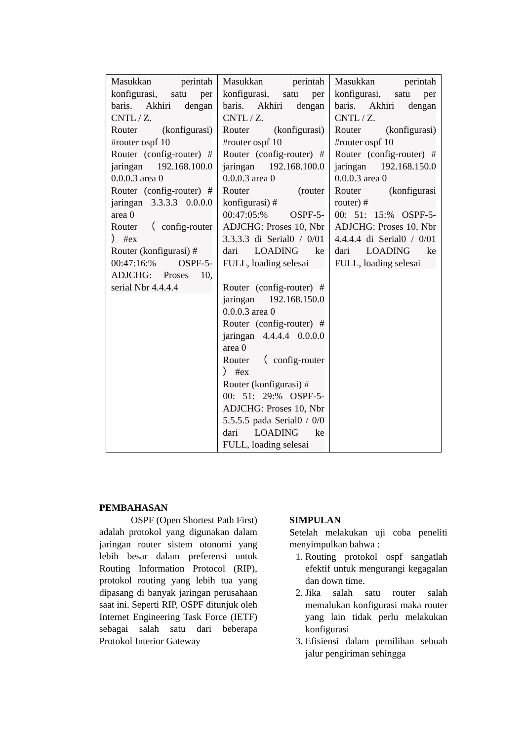| Masukkan perintah konfigurasi, satu per baris. Akhiri dengan CNTL / Z. Router (konfigurasi) #router ospf 10 Router (config-router) # jaringan 192.168.100.0 0.0.0.3 area 0 Router (config-router) # jaringan 3.3.3.3 0.0.0.0 area 0 Router （config-router ） #ex Router (konfigurasi) # 00:47:16:% OSPF-5-ADJCHG: Proses 10, serial Nbr 4.4.4.4 | Masukkan perintah konfigurasi, satu per baris. Akhiri dengan CNTL / Z. Router (konfigurasi) #router ospf 10 Router (config-router) # jaringan 192.168.100.0 0.0.0.3 area 0 Router (router konfigurasi) # 00:47:05:% OSPF-5-ADJCHG: Proses 10, Nbr 3.3.3.3 di Serial0 / 0/01 dari LOADING ke FULL, loading selesai Router (config-router) # jaringan 192.168.150.0 0.0.0.3 area 0 Router (config-router) # jaringan 4.4.4.4 0.0.0.0 area 0 Router （config-router ） #ex Router (konfigurasi) # 00: 51: 29:% OSPF-5-ADJCHG: Proses 10, Nbr 5.5.5.5 pada Serial0 / 0/0 dari LOADING ke FULL, loading selesai | Masukkan perintah konfigurasi, satu per baris. Akhiri dengan CNTL / Z. Router (konfigurasi) #router ospf 10 Router (config-router) # jaringan 192.168.150.0 0.0.0.3 area 0 Router (konfigurasi router) # 00: 51: 15:% OSPF-5-ADJCHG: Proses 10, Nbr 4.4.4.4 di Serial0 / 0/01 dari LOADING ke FULL, loading selesai |
PEMBAHASAN
OSPF (Open Shortest Path First) adalah protokol yang digunakan dalam jaringan router sistem otonomi yang lebih besar dalam preferensi untuk Routing Information Protocol (RIP), protokol routing yang lebih tua yang dipasang di banyak jaringan perusahaan saat ini. Seperti RIP, OSPF ditunjuk oleh Internet Engineering Task Force (IETF) sebagai salah satu dari beberapa Protokol Interior Gateway
SIMPULAN
Setelah melakukan uji coba peneliti menyimpulkan bahwa :
1. Routing protokol ospf sangatlah efektif untuk mengurangi kegagalan dan down time.
2. Jika salah satu router salah memalukan konfigurasi maka router yang lain tidak perlu melakukan konfigurasi
3. Efisiensi dalam pemilihan sebuah jalur pengiriman sehingga